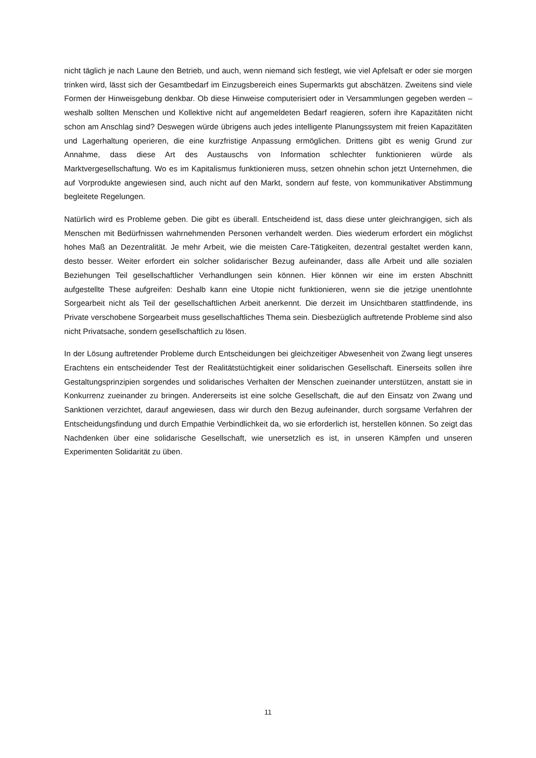nicht täglich je nach Laune den Betrieb, und auch, wenn niemand sich festlegt, wie viel Apfelsaft er oder sie morgen trinken wird, lässt sich der Gesamtbedarf im Einzugsbereich eines Supermarkts gut abschätzen. Zweitens sind viele Formen der Hinweisgebung denkbar. Ob diese Hinweise computerisiert oder in Versammlungen gegeben werden – weshalb sollten Menschen und Kollektive nicht auf angemeldeten Bedarf reagieren, sofern ihre Kapazitäten nicht schon am Anschlag sind? Deswegen würde übrigens auch jedes intelligente Planungssystem mit freien Kapazitäten und Lagerhaltung operieren, die eine kurzfristige Anpassung ermöglichen. Drittens gibt es wenig Grund zur Annahme, dass diese Art des Austauschs von Information schlechter funktionieren würde als Marktvergesellschaftung. Wo es im Kapitalismus funktionieren muss, setzen ohnehin schon jetzt Unternehmen, die auf Vorprodukte angewiesen sind, auch nicht auf den Markt, sondern auf feste, von kommunikativer Abstimmung begleitete Regelungen.
Natürlich wird es Probleme geben. Die gibt es überall. Entscheidend ist, dass diese unter gleichrangigen, sich als Menschen mit Bedürfnissen wahrnehmenden Personen verhandelt werden. Dies wiederum erfordert ein möglichst hohes Maß an Dezentralität. Je mehr Arbeit, wie die meisten Care-Tätigkeiten, dezentral gestaltet werden kann, desto besser. Weiter erfordert ein solcher solidarischer Bezug aufeinander, dass alle Arbeit und alle sozialen Beziehungen Teil gesellschaftlicher Verhandlungen sein können. Hier können wir eine im ersten Abschnitt aufgestellte These aufgreifen: Deshalb kann eine Utopie nicht funktionieren, wenn sie die jetzige unentlohnte Sorgearbeit nicht als Teil der gesellschaftlichen Arbeit anerkennt. Die derzeit im Unsichtbaren stattfindende, ins Private verschobene Sorgearbeit muss gesellschaftliches Thema sein. Diesbezüglich auftretende Probleme sind also nicht Privatsache, sondern gesellschaftlich zu lösen.
In der Lösung auftretender Probleme durch Entscheidungen bei gleichzeitiger Abwesenheit von Zwang liegt unseres Erachtens ein entscheidender Test der Realitätstüchtigkeit einer solidarischen Gesellschaft. Einerseits sollen ihre Gestaltungsprinzipien sorgendes und solidarisches Verhalten der Menschen zueinander unterstützen, anstatt sie in Konkurrenz zueinander zu bringen. Andererseits ist eine solche Gesellschaft, die auf den Einsatz von Zwang und Sanktionen verzichtet, darauf angewiesen, dass wir durch den Bezug aufeinander, durch sorgsame Verfahren der Entscheidungsfindung und durch Empathie Verbindlichkeit da, wo sie erforderlich ist, herstellen können. So zeigt das Nachdenken über eine solidarische Gesellschaft, wie unersetzlich es ist, in unseren Kämpfen und unseren Experimenten Solidarität zu üben.
11